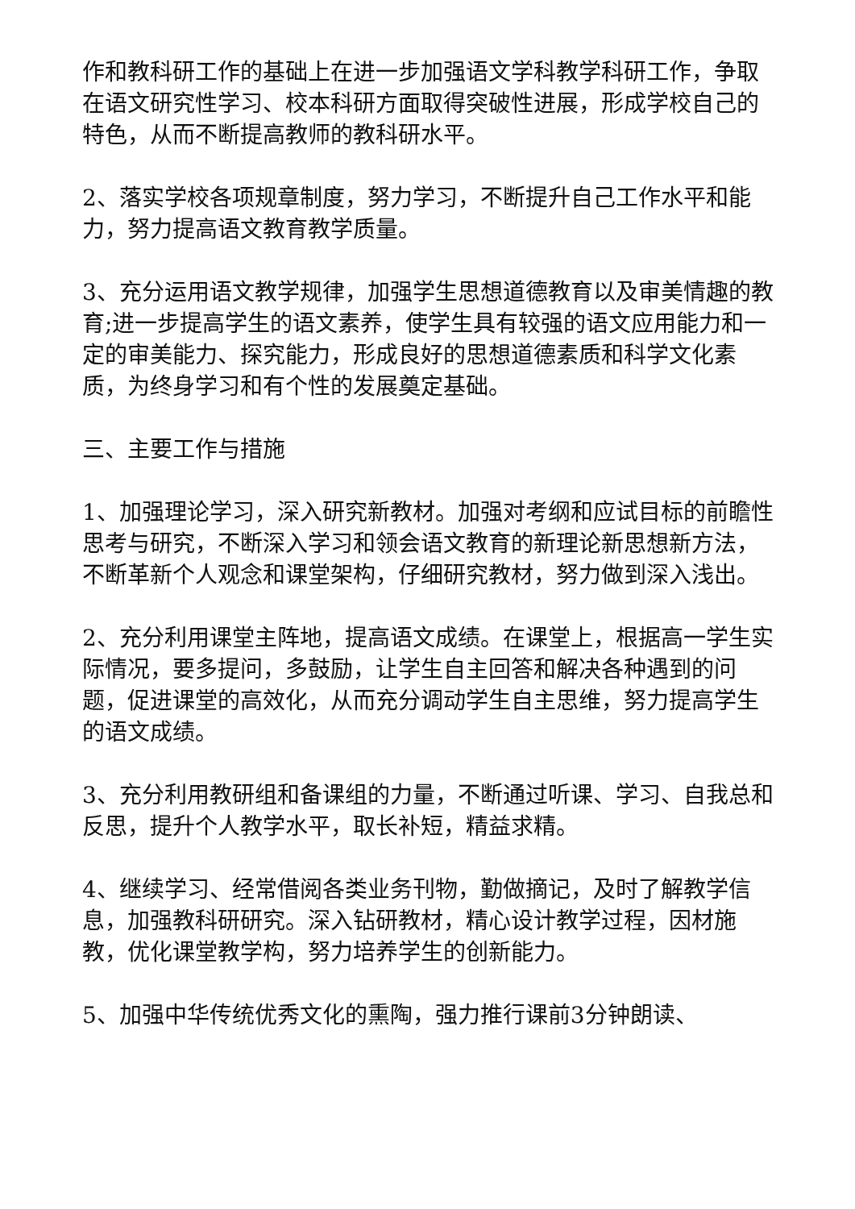作和教科研工作的基础上在进一步加强语文学科教学科研工作，争取在语文研究性学习、校本科研方面取得突破性进展，形成学校自己的特色，从而不断提高教师的教科研水平。
2、落实学校各项规章制度，努力学习，不断提升自己工作水平和能力，努力提高语文教育教学质量。
3、充分运用语文教学规律，加强学生思想道德教育以及审美情趣的教育;进一步提高学生的语文素养，使学生具有较强的语文应用能力和一定的审美能力、探究能力，形成良好的思想道德素质和科学文化素质，为终身学习和有个性的发展奠定基础。
三、主要工作与措施
1、加强理论学习，深入研究新教材。加强对考纲和应试目标的前瞻性思考与研究，不断深入学习和领会语文教育的新理论新思想新方法，不断革新个人观念和课堂架构，仔细研究教材，努力做到深入浅出。
2、充分利用课堂主阵地，提高语文成绩。在课堂上，根据高一学生实际情况，要多提问，多鼓励，让学生自主回答和解决各种遇到的问题，促进课堂的高效化，从而充分调动学生自主思维，努力提高学生的语文成绩。
3、充分利用教研组和备课组的力量，不断通过听课、学习、自我总和反思，提升个人教学水平，取长补短，精益求精。
4、继续学习、经常借阅各类业务刊物，勤做摘记，及时了解教学信息，加强教科研研究。深入钻研教材，精心设计教学过程，因材施教，优化课堂教学构，努力培养学生的创新能力。
5、加强中华传统优秀文化的熏陶，强力推行课前3分钟朗读、